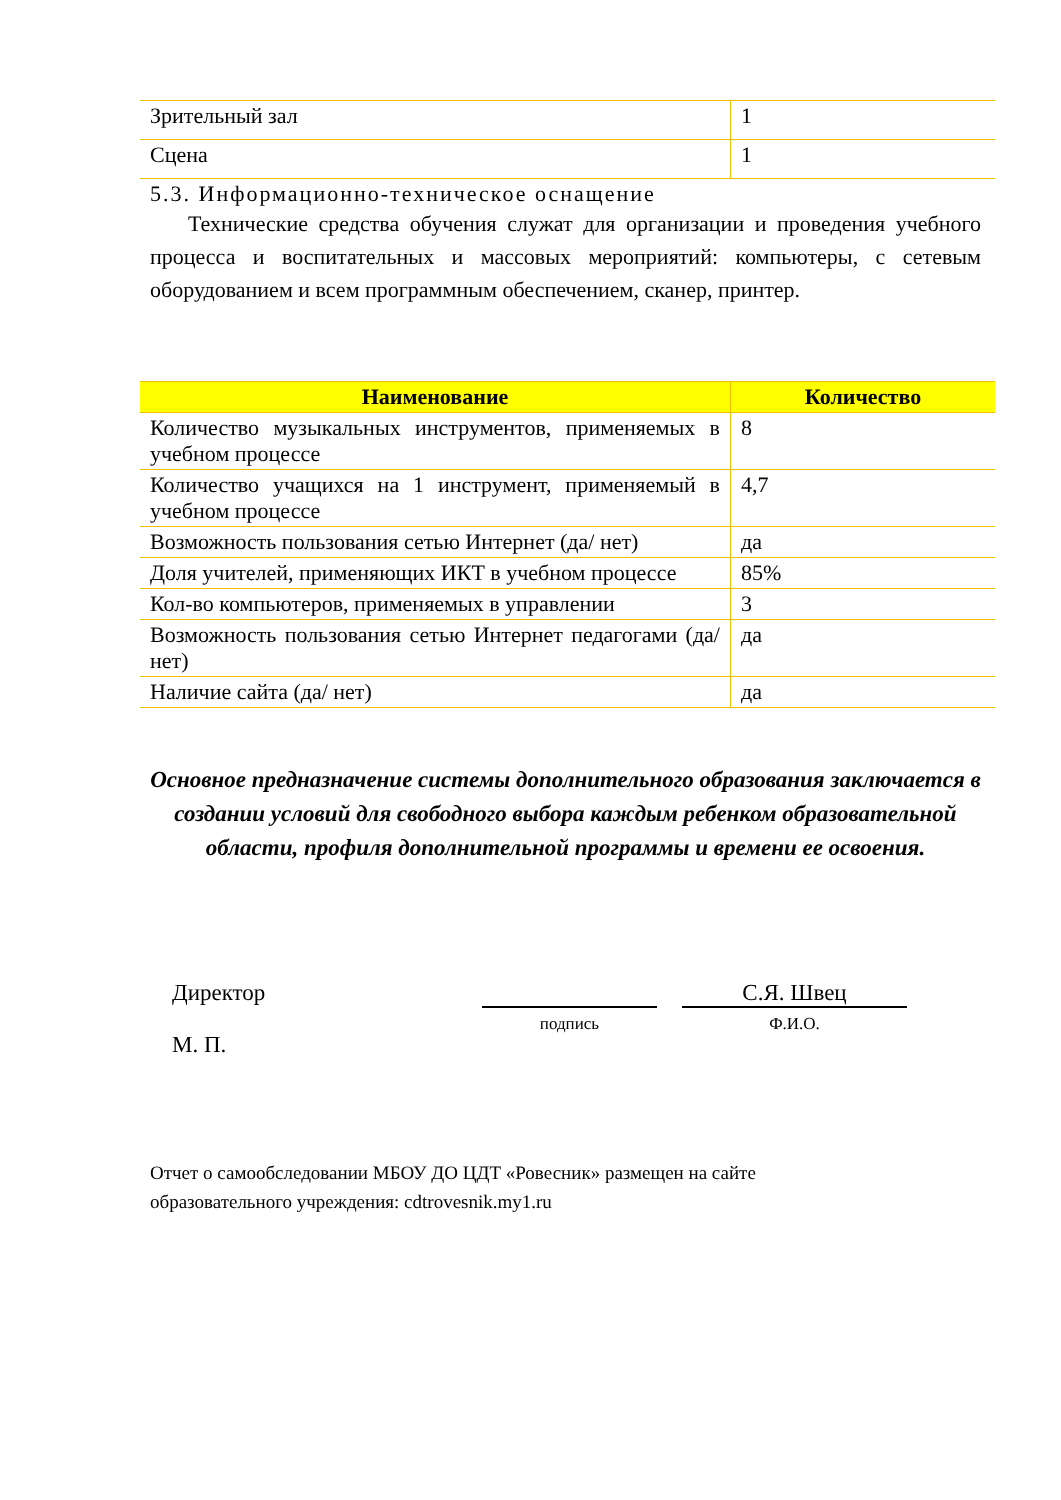| Зрительный зал | 1 |
| Сцена | 1 |
5.3. Информационно-техническое оснащение
Технические средства обучения служат для организации и проведения учебного процесса и воспитательных и массовых мероприятий: компьютеры, с сетевым оборудованием и всем программным обеспечением, сканер, принтер.
| Наименование | Количество |
| --- | --- |
| Количество музыкальных инструментов, применяемых в учебном процессе | 8 |
| Количество учащихся на 1 инструмент, применяемый в учебном процессе | 4,7 |
| Возможность пользования сетью Интернет (да/ нет) | да |
| Доля учителей, применяющих ИКТ в учебном процессе | 85% |
| Кол-во компьютеров, применяемых в управлении | 3 |
| Возможность пользования сетью Интернет педагогами (да/нет) | да |
| Наличие сайта (да/ нет) | да |
Основное предназначение системы дополнительного образования заключается в создании условий для свободного выбора каждым ребенком образовательной области, профиля дополнительной программы и времени ее освоения.
Директор
М. П.
подпись
С.Я. Швец
Ф.И.О.
Отчет о самообследовании МБОУ ДО ЦДТ «Ровесник» размещен на сайте
образовательного учреждения: cdtrovesnik.my1.ru